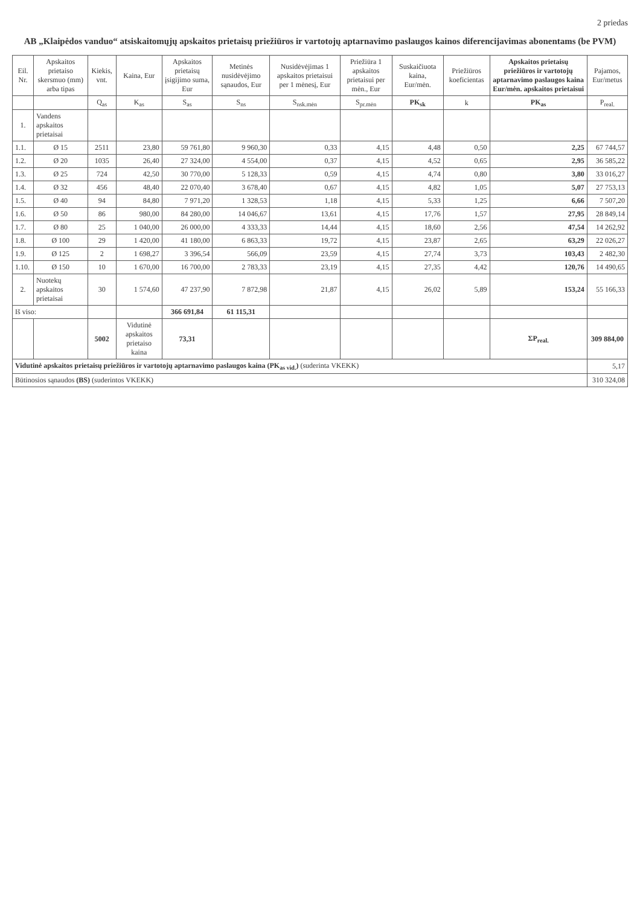2 priedas
AB „Klaipėdos vanduo“ atsiskaitomųjų apskaitos prietaisų priežiūros ir vartotojų aptarnavimo paslaugos kainos diferencijavimas abonentams (be PVM)
| Eil. Nr. | Apskaitos prietaiso skersmuo (mm) arba tipas | Kiekis, vnt. | Kaina, Eur | Apskaitos prietaisų įsigijimo suma, Eur | Metinės nusidėvėjimo sąnaudos, Eur | Nusidėvėjimas 1 apskaitos prietaisui per 1 mėnesį, Eur | Priežiūra 1 apskaitos prietaisui per mėn., Eur | Suskaičiuota kaina, Eur/mėn. | Priežiūros koeficientas | Apskaitos prietaisų priežiūros ir vartotojų aptarnavimo paslaugos kaina Eur/mėn. apskaitos prietaisui | Pajamos, Eur/metus |
| --- | --- | --- | --- | --- | --- | --- | --- | --- | --- | --- | --- |
| | | Q<sub>as</sub> | K<sub>as</sub> | S<sub>as</sub> | S<sub>ns</sub> | S<sub>nsk.mėn</sub> | S<sub>pr.mėn</sub> | PK<sub>sk</sub> | k | PK<sub>as</sub> | P<sub>real.</sub> |
| 1. | Vandens apskaitos prietaisai | | | | | | | | | | |
| 1.1. | Ø 15 | 2511 | 23,80 | 59 761,80 | 9 960,30 | 0,33 | 4,15 | 4,48 | 0,50 | 2,25 | 67 744,57 |
| 1.2. | Ø 20 | 1035 | 26,40 | 27 324,00 | 4 554,00 | 0,37 | 4,15 | 4,52 | 0,65 | 2,95 | 36 585,22 |
| 1.3. | Ø 25 | 724 | 42,50 | 30 770,00 | 5 128,33 | 0,59 | 4,15 | 4,74 | 0,80 | 3,80 | 33 016,27 |
| 1.4. | Ø 32 | 456 | 48,40 | 22 070,40 | 3 678,40 | 0,67 | 4,15 | 4,82 | 1,05 | 5,07 | 27 753,13 |
| 1.5. | Ø 40 | 94 | 84,80 | 7 971,20 | 1 328,53 | 1,18 | 4,15 | 5,33 | 1,25 | 6,66 | 7 507,20 |
| 1.6. | Ø 50 | 86 | 980,00 | 84 280,00 | 14 046,67 | 13,61 | 4,15 | 17,76 | 1,57 | 27,95 | 28 849,14 |
| 1.7. | Ø 80 | 25 | 1 040,00 | 26 000,00 | 4 333,33 | 14,44 | 4,15 | 18,60 | 2,56 | 47,54 | 14 262,92 |
| 1.8. | Ø 100 | 29 | 1 420,00 | 41 180,00 | 6 863,33 | 19,72 | 4,15 | 23,87 | 2,65 | 63,29 | 22 026,27 |
| 1.9. | Ø 125 | 2 | 1 698,27 | 3 396,54 | 566,09 | 23,59 | 4,15 | 27,74 | 3,73 | 103,43 | 2 482,30 |
| 1.10. | Ø 150 | 10 | 1 670,00 | 16 700,00 | 2 783,33 | 23,19 | 4,15 | 27,35 | 4,42 | 120,76 | 14 490,65 |
| 2. | Nuotekų apskaitos prietaisai | 30 | 1 574,60 | 47 237,90 | 7 872,98 | 21,87 | 4,15 | 26,02 | 5,89 | 153,24 | 55 166,33 |
| Iš viso: | | | | 366 691,84 | 61 115,31 | | | | | | |
| | | 5002 | Vidutinė apskaitos prietaiso kaina | 73,31 | | | | | | ΣP<sub>real.</sub> | 309 884,00 |
| Vidutinė apskaitos prietaisų priežiūros ir vartotojų aptarnavimo paslaugos kaina (PK<sub>as vid.</sub>) (suderinta VKEKK) | | | | | | | | | | | 5,17 |
| Būtinosios sąnaudos (BS) (suderintos VKEKK) | | | | | | | | | | | 310 324,08 |